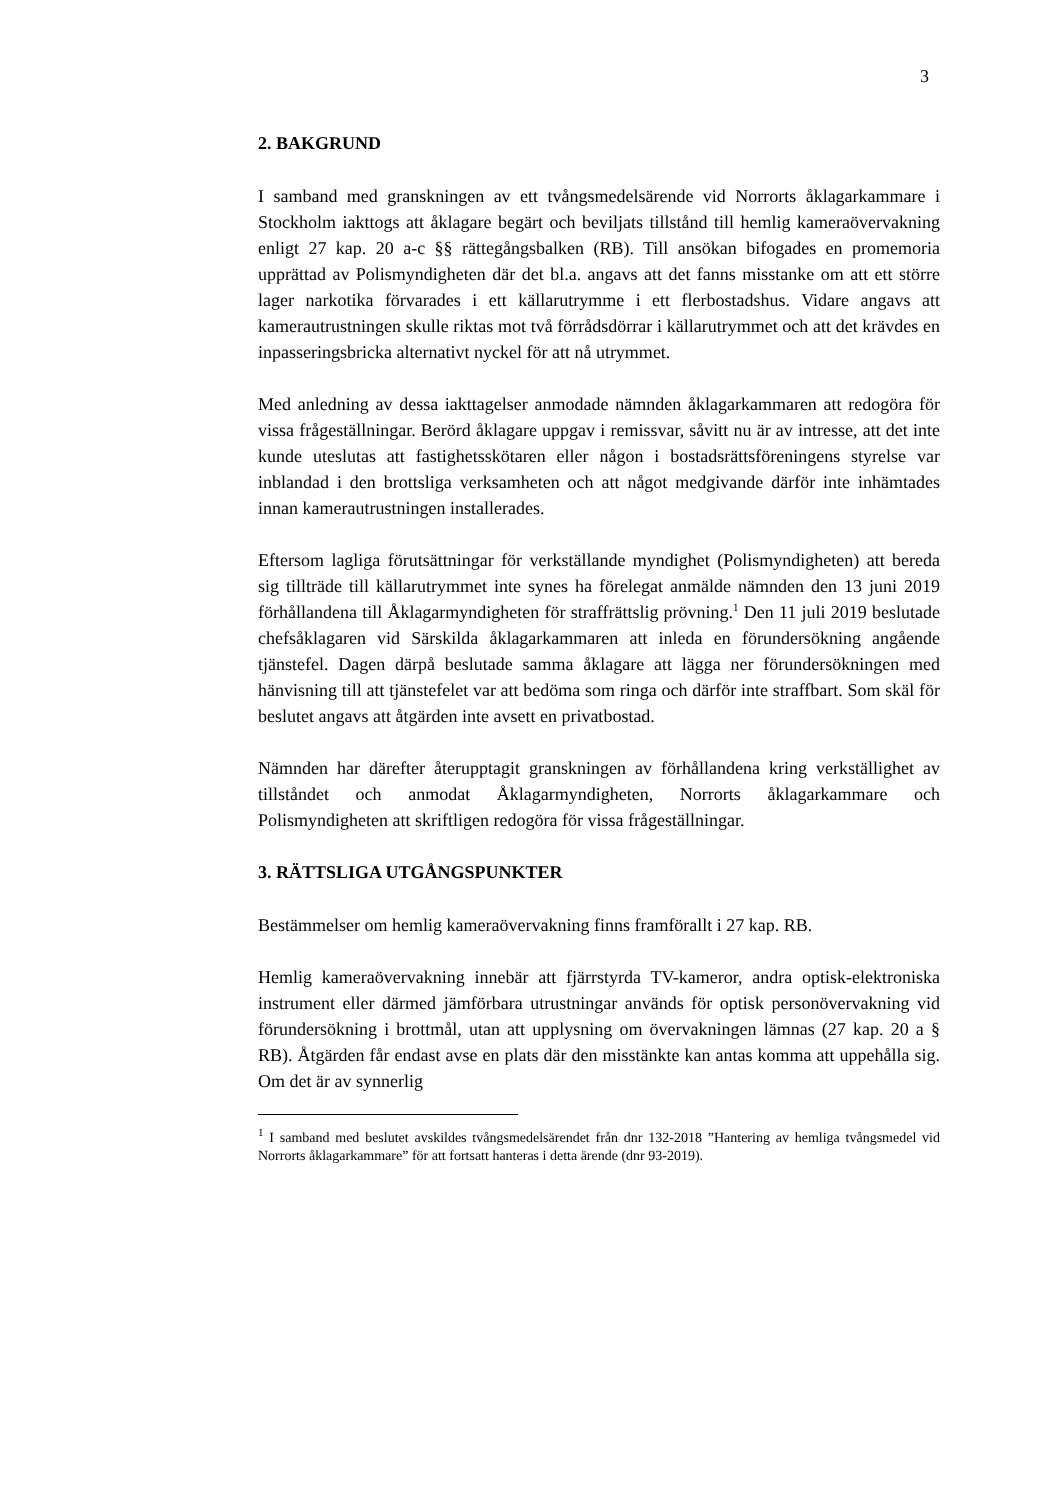3
2. BAKGRUND
I samband med granskningen av ett tvångsmedelsärende vid Norrorts åklagar­kammare i Stockholm iakttogs att åklagare begärt och beviljats tillstånd till hemlig kameraövervakning enligt 27 kap. 20 a-c §§ rättegångsbalken (RB). Till ansökan bifogades en promemoria upprättad av Polismyndigheten där det bl.a. angavs att det fanns misstanke om att ett större lager narkotika förvarades i ett källarutrymme i ett flerbostadshus. Vidare angavs att kamerautrustningen skulle riktas mot två förrådsdörrar i källarutrymmet och att det krävdes en inpass­eringsbricka alternativt nyckel för att nå utrymmet.
Med anledning av dessa iakttagelser anmodade nämnden åklagarkammaren att redogöra för vissa frågeställningar. Berörd åklagare uppgav i remissvar, såvitt nu är av intresse, att det inte kunde uteslutas att fastighetsskötaren eller någon i bostadsrättsföreningens styrelse var inblandad i den brottsliga verksamheten och att något medgivande därför inte inhämtades innan kamerautrustningen in­stallerades.
Eftersom lagliga förutsättningar för verkställande myndighet (Polismyndig­heten) att bereda sig tillträde till källarutrymmet inte synes ha förelegat anmälde nämnden den 13 juni 2019 förhållandena till Åklagarmyndigheten för straff­rättslig prövning.<sup>1</sup> Den 11 juli 2019 beslutade chefsåklagaren vid Särskilda åklagarkammaren att inleda en förundersökning angående tjänstefel. Dagen därpå beslutade samma åklagare att lägga ner förundersökningen med hänvis­ning till att tjänstefelet var att bedöma som ringa och därför inte straffbart. Som skäl för beslutet angavs att åtgärden inte avsett en privatbostad.
Nämnden har därefter återupptagit granskningen av förhållandena kring verk­ställighet av tillståndet och anmodat Åklagarmyndigheten, Norrorts åklagar­kammare och Polismyndigheten att skriftligen redogöra för vissa frågeställ­ningar.
3. RÄTTSLIGA UTGÅNGSPUNKTER
Bestämmelser om hemlig kameraövervakning finns framförallt i 27 kap. RB.
Hemlig kameraövervakning innebär att fjärrstyrda TV-kameror, andra optisk-elektroniska instrument eller därmed jämförbara utrustningar används för optisk personövervakning vid förundersökning i brottmål, utan att upplysning om övervakningen lämnas (27 kap. 20 a § RB). Åtgärden får endast avse en plats där den misstänkte kan antas komma att uppehålla sig. Om det är av synnerlig
<sup>1</sup> I samband med beslutet avskildes tvångsmedelsärendet från dnr 132-2018 ”Hantering av hemliga tvångsmedel vid Norrorts åklagarkammare” för att fortsatt hanteras i detta ärende (dnr 93-2019).